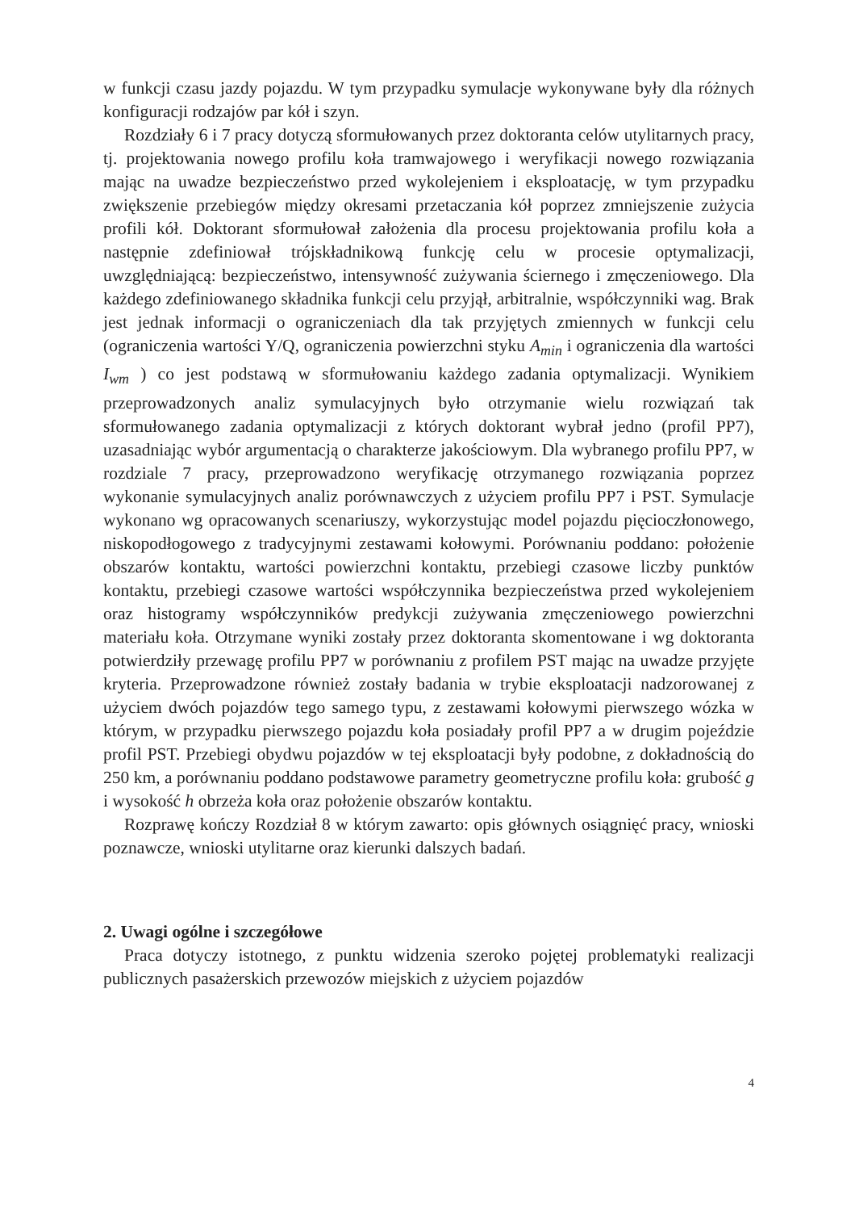w funkcji czasu jazdy pojazdu. W tym przypadku symulacje wykonywane były dla różnych konfiguracji rodzajów par kół i szyn.
Rozdziały 6 i 7 pracy dotyczą sformułowanych przez doktoranta celów utylitarnych pracy, tj. projektowania nowego profilu koła tramwajowego i weryfikacji nowego rozwiązania mając na uwadze bezpieczeństwo przed wykolejeniem i eksploatację, w tym przypadku zwiększenie przebiegów między okresami przetaczania kół poprzez zmniejszenie zużycia profili kół. Doktorant sformułował założenia dla procesu projektowania profilu koła a następnie zdefiniował trójskładnikową funkcję celu w procesie optymalizacji, uwzględniającą: bezpieczeństwo, intensywność zużywania ściernego i zmęczeniowego. Dla każdego zdefiniowanego składnika funkcji celu przyjął, arbitralnie, współczynniki wag. Brak jest jednak informacji o ograniczeniach dla tak przyjętych zmiennych w funkcji celu (ograniczenia wartości Y/Q, ograniczenia powierzchni styku A<sub>min</sub> i ograniczenia dla wartości I<sub>wm</sub> ) co jest podstawą w sformułowaniu każdego zadania optymalizacji. Wynikiem przeprowadzonych analiz symulacyjnych było otrzymanie wielu rozwiązań tak sformułowanego zadania optymalizacji z których doktorant wybrał jedno (profil PP7), uzasadniając wybór argumentacją o charakterze jakościowym. Dla wybranego profilu PP7, w rozdziale 7 pracy, przeprowadzono weryfikację otrzymanego rozwiązania poprzez wykonanie symulacyjnych analiz porównawczych z użyciem profilu PP7 i PST. Symulacje wykonano wg opracowanych scenariuszy, wykorzystując model pojazdu pięcioczłonowego, niskopodłogowego z tradycyjnymi zestawami kołowymi. Porównaniu poddano: położenie obszarów kontaktu, wartości powierzchni kontaktu, przebiegi czasowe liczby punktów kontaktu, przebiegi czasowe wartości współczynnika bezpieczeństwa przed wykolejeniem oraz histogramy współczynników predykcji zużywania zmęczeniowego powierzchni materiału koła. Otrzymane wyniki zostały przez doktoranta skomentowane i wg doktoranta potwierdziły przewagę profilu PP7 w porównaniu z profilem PST mając na uwadze przyjęte kryteria. Przeprowadzone również zostały badania w trybie eksploatacji nadzorowanej z użyciem dwóch pojazdów tego samego typu, z zestawami kołowymi pierwszego wózka w którym, w przypadku pierwszego pojazdu koła posiadały profil PP7 a w drugim pojeździe profil PST. Przebiegi obydwu pojazdów w tej eksploatacji były podobne, z dokładnością do 250 km, a porównaniu poddano podstawowe parametry geometryczne profilu koła: grubość g i wysokość h obrzeża koła oraz położenie obszarów kontaktu.
Rozprawę kończy Rozdział 8 w którym zawarto: opis głównych osiągnięć pracy, wnioski poznawcze, wnioski utylitarne oraz kierunki dalszych badań.
2. Uwagi ogólne i szczegółowe
Praca dotyczy istotnego, z punktu widzenia szeroko pojętej problematyki realizacji publicznych pasażerskich przewozów miejskich z użyciem pojazdów
4